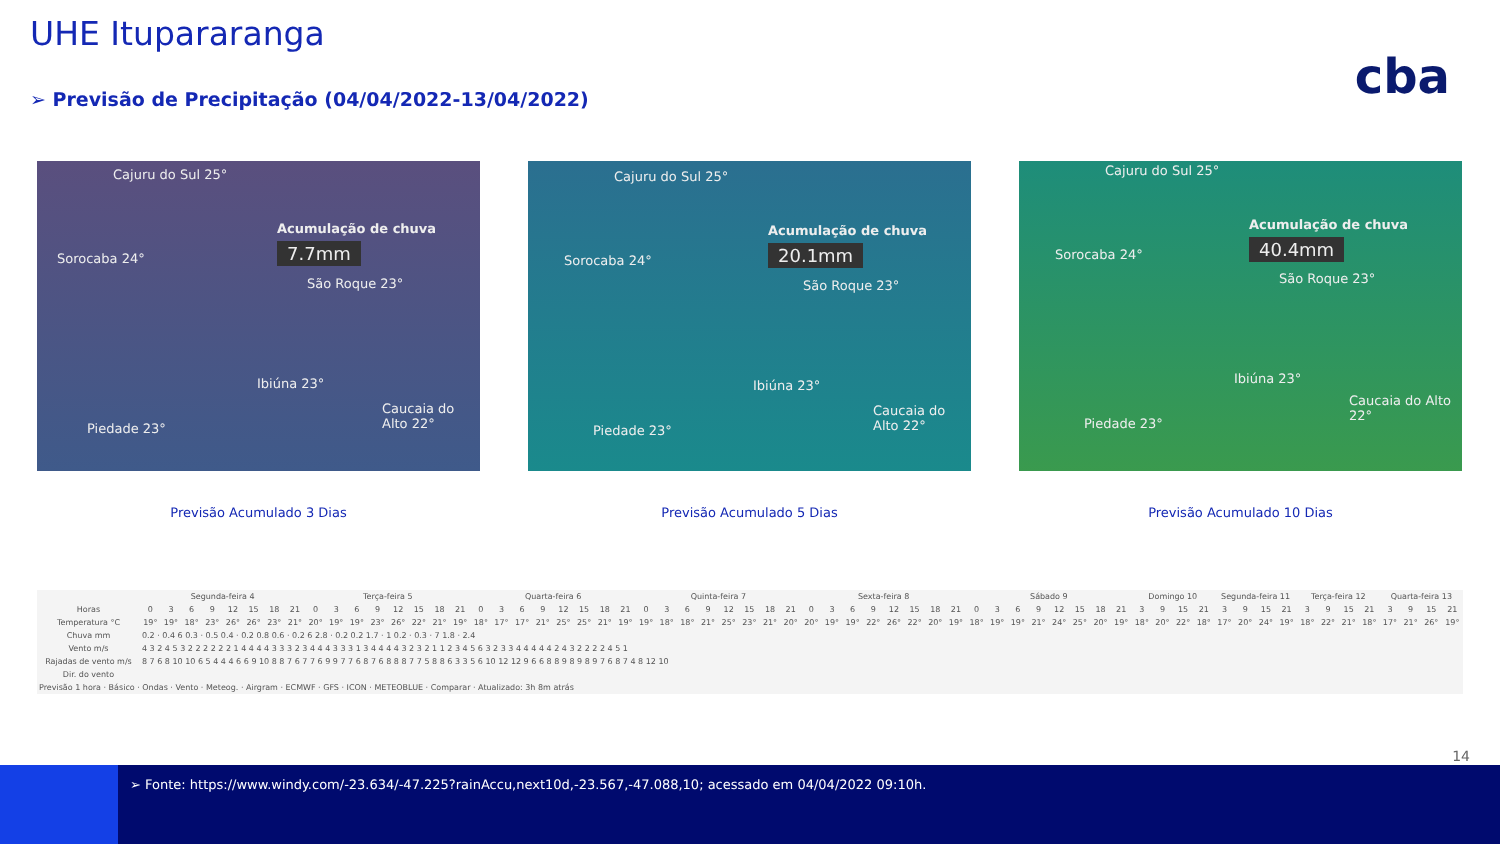UHE Itupararanga
➢ Previsão de Precipitação (04/04/2022-13/04/2022)
cba
Cajuru do Sul 25°
Acumulação de chuva
7.7mm
Sorocaba 24°
São Roque 23°
Ibiúna 23°
Caucaia do Alto 22°
Piedade 23°
Cajuru do Sul 25°
Acumulação de chuva
20.1mm
Sorocaba 24°
São Roque 23°
Ibiúna 23°
Caucaia do Alto 22°
Piedade 23°
Cajuru do Sul 25°
Acumulação de chuva
40.4mm
Sorocaba 24°
São Roque 23°
Ibiúna 23°
Caucaia do Alto 22°
Piedade 23°
Previsão Acumulado 3 Dias Previsão Acumulado 5 Dias Previsão Acumulado 10 Dias
| | Segunda-feira 4 | | | | | | | | Terça-feira 5 | | | | | | | | Quarta-feira 6 | | | | | | | | Quinta-feira 7 | | | | | | | | Sexta-feira 8 | | | | | | | | Sábado 9 | | | | | | | | Domingo 10 | | | | Segunda-feira 11 | | | | Terça-feira 12 | | | | Quarta-feira 13 | | | |
| --- | --- | --- | --- | --- | --- | --- | --- | --- | --- | --- | --- | --- | --- | --- | --- | --- | --- | --- | --- | --- | --- | --- | --- | --- | --- | --- | --- | --- | --- | --- | --- | --- | --- | --- | --- | --- | --- | --- | --- | --- | --- | --- | --- | --- | --- | --- | --- | --- | --- | --- | --- | --- | --- | --- | --- | --- | --- | --- | --- | --- | --- | --- | --- | --- |
| Horas | 0 | 3 | 6 | 9 | 12 | 15 | 18 | 21 | 0 | 3 | 6 | 9 | 12 | 15 | 18 | 21 | 0 | 3 | 6 | 9 | 12 | 15 | 18 | 21 | 0 | 3 | 6 | 9 | 12 | 15 | 18 | 21 | 0 | 3 | 6 | 9 | 12 | 15 | 18 | 21 | 0 | 3 | 6 | 9 | 12 | 15 | 18 | 21 | 3 | 9 | 15 | 21 | 3 | 9 | 15 | 21 | 3 | 9 | 15 | 21 | 3 | 9 | 15 | 21 |
| Temperatura °C | 19° | 19° | 18° | 23° | 26° | 26° | 23° | 21° | 20° | 19° | 19° | 23° | 26° | 22° | 21° | 19° | 18° | 17° | 17° | 21° | 25° | 25° | 21° | 19° | 19° | 18° | 18° | 21° | 25° | 23° | 21° | 20° | 20° | 19° | 19° | 22° | 26° | 22° | 20° | 19° | 18° | 19° | 19° | 21° | 24° | 25° | 20° | 19° | 18° | 20° | 22° | 18° | 17° | 20° | 24° | 19° | 18° | 22° | 21° | 18° | 17° | 21° | 26° | 19° |
| Chuva mm | 0.2 · 0.4 6 0.3 · 0.5 0.4 · 0.2 0.8 0.6 · 0.2 6 2.8 · 0.2 0.2 1.7 · 1 0.2 · 0.3 · 7 1.8 · 2.4 | | | | | | | | | | | | | | | | | | | | | | | | | | | | | | | | | | | | | | | | | | | | | | | | | | | | | | | | | | | | | | | |
| Vento m/s | 4 3 2 4 5 3 2 2 2 2 2 2 1 4 4 4 4 3 3 3 2 3 4 4 4 3 3 3 1 3 4 4 4 4 3 2 3 2 1 1 2 3 4 5 6 3 2 3 3 4 4 4 4 4 2 4 3 2 2 2 2 4 5 1 | | | | | | | | | | | | | | | | | | | | | | | | | | | | | | | | | | | | | | | | | | | | | | | | | | | | | | | | | | | | | | | |
| Rajadas de vento m/s | 8 7 6 8 10 10 6 5 4 4 4 6 6 9 10 8 8 7 6 7 7 6 9 9 7 7 6 8 7 6 8 8 8 7 7 5 8 8 6 3 3 5 6 10 12 12 9 6 6 8 8 9 8 9 8 9 7 6 8 7 4 8 12 10 | | | | | | | | | | | | | | | | | | | | | | | | | | | | | | | | | | | | | | | | | | | | | | | | | | | | | | | | | | | | | | | |
| Dir. do vento | | | | | | | | | | | | | | | | | | | | | | | | | | | | | | | | | | | | | | | | | | | | | | | | | | | | | | | | | | | | | | | | |
| Previsão 1 hora · Básico · Ondas · Vento · Meteog. · Airgram · ECMWF · GFS · ICON · METEOBLUE · Comparar · Atualizado: 3h 8m atrás | | | | | | | | | | | | | | | | | | | | | | | | | | | | | | | | | | | | | | | | | | | | | | | | | | | | | | | | | | | | | | | | |
14
➢ Fonte: https://www.windy.com/-23.634/-47.225?rainAccu,next10d,-23.567,-47.088,10; acessado em 04/04/2022 09:10h.